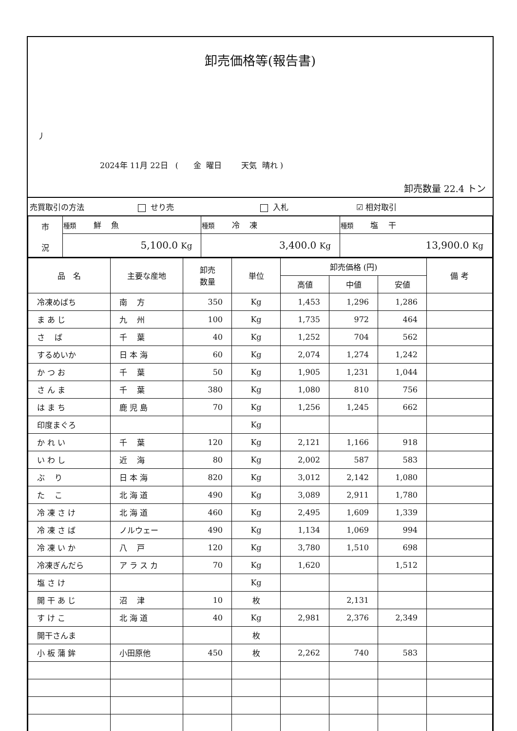卸売価格等(報告書)
丿
2024年 11月 22日 ( 金 曜日 天気 晴れ )
卸売数量 22.4 トン
| 売買取引の方法 | せり売 | 入札 | ☑ 相対取引 |
| 市 況 | 種類 鮮 魚 | 種類 冷 凍 | 種類 塩 干 |
| | 5,100.0 Kg | 3,400.0 Kg | 13,900.0 Kg |
| 品 名 | 主要な産地 | 卸売 数量 | 単位 | 卸売価格 (円) | | | 備 考 |
| --- | --- | --- | --- | --- | --- | --- | --- |
| | | | | 高値 | 中値 | 安値 | |
| 冷凍めばち | 南 方 | 350 | Kg | 1,453 | 1,296 | 1,286 | |
| ま あ じ | 九 州 | 100 | Kg | 1,735 | 972 | 464 | |
| さ ば | 千 葉 | 40 | Kg | 1,252 | 704 | 562 | |
| するめいか | 日 本 海 | 60 | Kg | 2,074 | 1,274 | 1,242 | |
| か つ お | 千 葉 | 50 | Kg | 1,905 | 1,231 | 1,044 | |
| さ ん ま | 千 葉 | 380 | Kg | 1,080 | 810 | 756 | |
| は ま ち | 鹿 児 島 | 70 | Kg | 1,256 | 1,245 | 662 | |
| 印度まぐろ | | | Kg | | | | |
| か れ い | 千 葉 | 120 | Kg | 2,121 | 1,166 | 918 | |
| い わ し | 近 海 | 80 | Kg | 2,002 | 587 | 583 | |
| ぶ り | 日 本 海 | 820 | Kg | 3,012 | 2,142 | 1,080 | |
| た こ | 北 海 道 | 490 | Kg | 3,089 | 2,911 | 1,780 | |
| 冷 凍 さ け | 北 海 道 | 460 | Kg | 2,495 | 1,609 | 1,339 | |
| 冷 凍 さ ば | ノルウェー | 490 | Kg | 1,134 | 1,069 | 994 | |
| 冷 凍 い か | 八 戸 | 120 | Kg | 3,780 | 1,510 | 698 | |
| 冷凍ぎんだら | ア ラ ス カ | 70 | Kg | 1,620 | | 1,512 | |
| 塩 さ け | | | Kg | | | | |
| 開 干 あ じ | 沼 津 | 10 | 枚 | | 2,131 | | |
| す け こ | 北 海 道 | 40 | Kg | 2,981 | 2,376 | 2,349 | |
| 開干さんま | | | 枚 | | | | |
| 小 板 蒲 鉾 | 小田原他 | 450 | 枚 | 2,262 | 740 | 583 | |